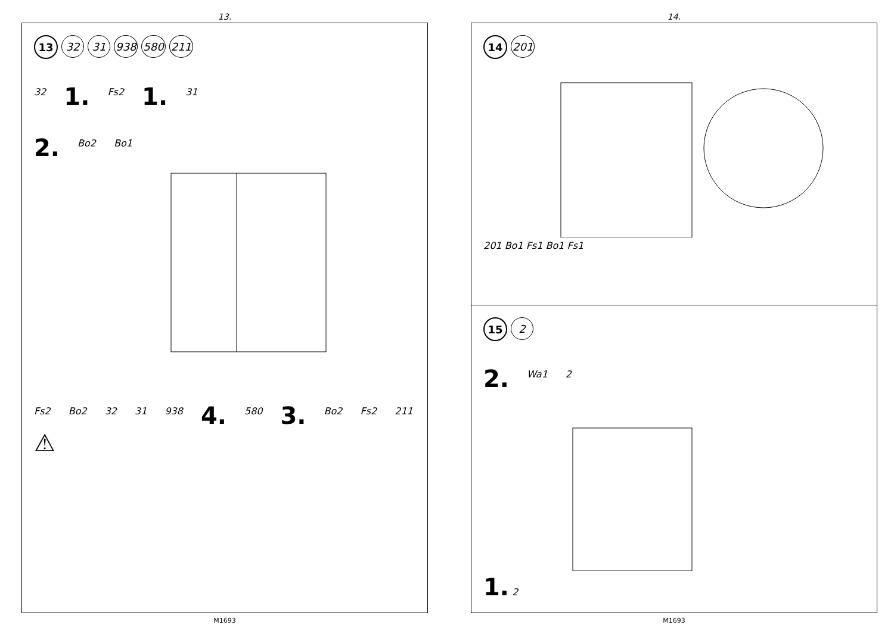13.
13 32 31 938 580 211
32 1. Fs2 1. 31
2. Bo2 Bo1
Fs2 Bo2 32 31 938 4. 580 3. Bo2 Fs2 211
⚠
M1693
14.
14 201
201 Bo1 Fs1 Bo1 Fs1
15 2
2. Wa1 2
1. 2
M1693